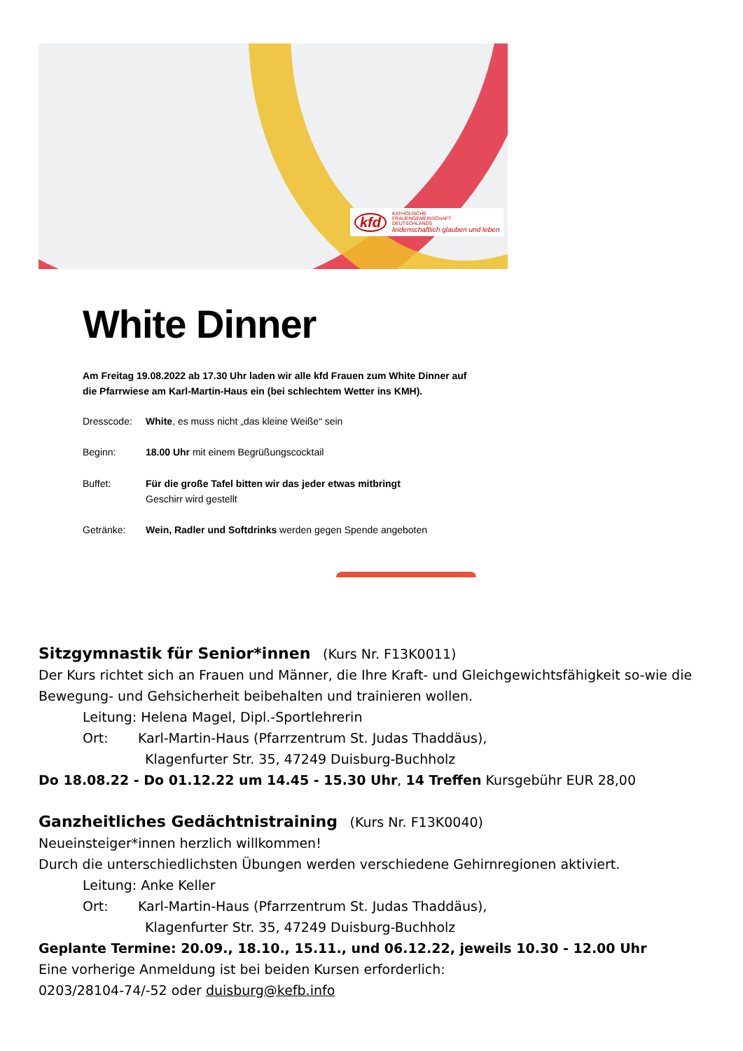kfd
KATHOLISCHE
FRAUENGEMEINSCHAFT
DEUTSCHLANDS
leidenschaftlich glauben und leben
White Dinner
Am Freitag 19.08.2022 ab 17.30 Uhr laden wir alle kfd Frauen zum White Dinner auf die Pfarrwiese am Karl-Martin-Haus ein (bei schlechtem Wetter ins KMH).
Dresscode: White, es muss nicht „das kleine Weiße“ sein
Beginn: 18.00 Uhr mit einem Begrüßungscocktail
Buffet: Für die große Tafel bitten wir das jeder etwas mitbringt
Geschirr wird gestellt
Getränke: Wein, Radler und Softdrinks werden gegen Spende angeboten
Sitzgymnastik für Senior*innen (Kurs Nr. F13K0011)
Der Kurs richtet sich an Frauen und Männer, die Ihre Kraft- und Gleichgewichtsfähigkeit so-wie die Bewegung- und Gehsicherheit beibehalten und trainieren wollen.
Leitung: Helena Magel, Dipl.-Sportlehrerin
Ort: Karl-Martin-Haus (Pfarrzentrum St. Judas Thaddäus),
Klagenfurter Str. 35, 47249 Duisburg-Buchholz
Do 18.08.22 - Do 01.12.22 um 14.45 - 15.30 Uhr, 14 Treffen Kursgebühr EUR 28,00
Ganzheitliches Gedächtnistraining (Kurs Nr. F13K0040)
Neueinsteiger*innen herzlich willkommen!
Durch die unterschiedlichsten Übungen werden verschiedene Gehirnregionen aktiviert.
Leitung: Anke Keller
Ort: Karl-Martin-Haus (Pfarrzentrum St. Judas Thaddäus),
Klagenfurter Str. 35, 47249 Duisburg-Buchholz
Geplante Termine: 20.09., 18.10., 15.11., und 06.12.22, jeweils 10.30 - 12.00 Uhr
Eine vorherige Anmeldung ist bei beiden Kursen erforderlich:
0203/28104-74/-52 oder duisburg@kefb.info